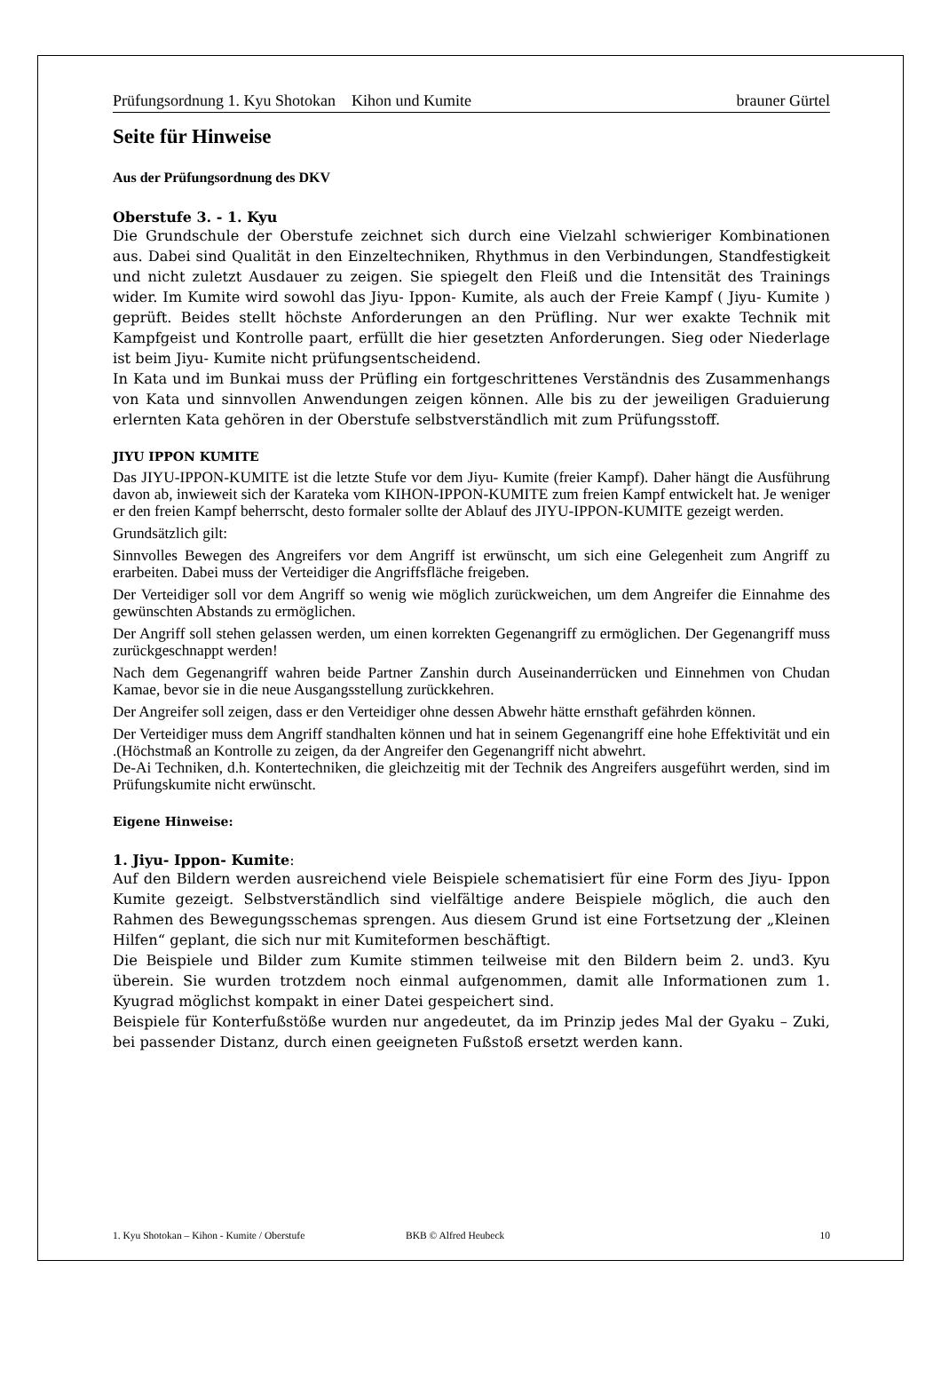Prüfungsordnung 1. Kyu Shotokan Kihon und Kumite brauner Gürtel
Seite für Hinweise
Aus der Prüfungsordnung des DKV
Oberstufe 3. - 1. Kyu
Die Grundschule der Oberstufe zeichnet sich durch eine Vielzahl schwieriger Kombinationen aus. Dabei sind Qualität in den Einzeltechniken, Rhythmus in den Verbindungen, Standfestigkeit und nicht zuletzt Ausdauer zu zeigen. Sie spiegelt den Fleiß und die Intensität des Trainings wider. Im Kumite wird sowohl das Jiyu- Ippon- Kumite, als auch der Freie Kampf ( Jiyu- Kumite ) geprüft. Beides stellt höchste Anforderungen an den Prüfling. Nur wer exakte Technik mit Kampfgeist und Kontrolle paart, erfüllt die hier gesetzten Anforderungen. Sieg oder Niederlage ist beim Jiyu- Kumite nicht prüfungsentscheidend.
In Kata und im Bunkai muss der Prüfling ein fortgeschrittenes Verständnis des Zusammenhangs von Kata und sinnvollen Anwendungen zeigen können. Alle bis zu der jeweiligen Graduierung erlernten Kata gehören in der Oberstufe selbstverständlich mit zum Prüfungsstoff.
JIYU IPPON KUMITE
Das JIYU-IPPON-KUMITE ist die letzte Stufe vor dem Jiyu- Kumite (freier Kampf). Daher hängt die Ausführung davon ab, inwieweit sich der Karateka vom KIHON-IPPON-KUMITE zum freien Kampf entwickelt hat. Je weniger er den freien Kampf beherrscht, desto formaler sollte der Ablauf des JIYU-IPPON-KUMITE gezeigt werden.
Grundsätzlich gilt:
Sinnvolles Bewegen des Angreifers vor dem Angriff ist erwünscht, um sich eine Gelegenheit zum Angriff zu erarbeiten. Dabei muss der Verteidiger die Angriffsfläche freigeben.
Der Verteidiger soll vor dem Angriff so wenig wie möglich zurückweichen, um dem Angreifer die Einnahme des gewünschten Abstands zu ermöglichen.
Der Angriff soll stehen gelassen werden, um einen korrekten Gegenangriff zu ermöglichen. Der Gegenangriff muss zurückgeschnappt werden!
Nach dem Gegenangriff wahren beide Partner Zanshin durch Auseinanderrücken und Einnehmen von Chudan Kamae, bevor sie in die neue Ausgangsstellung zurückkehren.
Der Angreifer soll zeigen, dass er den Verteidiger ohne dessen Abwehr hätte ernsthaft gefährden können.
Der Verteidiger muss dem Angriff standhalten können und hat in seinem Gegenangriff eine hohe Effektivität und ein .(Höchstmaß an Kontrolle zu zeigen, da der Angreifer den Gegenangriff nicht abwehrt.
De-Ai Techniken, d.h. Kontertechniken, die gleichzeitig mit der Technik des Angreifers ausgeführt werden, sind im Prüfungskumite nicht erwünscht.
Eigene Hinweise:
1. Jiyu- Ippon- Kumite:
Auf den Bildern werden ausreichend viele Beispiele schematisiert für eine Form des Jiyu- Ippon Kumite gezeigt. Selbstverständlich sind vielfältige andere Beispiele möglich, die auch den Rahmen des Bewegungsschemas sprengen. Aus diesem Grund ist eine Fortsetzung der „Kleinen Hilfen“ geplant, die sich nur mit Kumiteformen beschäftigt.
Die Beispiele und Bilder zum Kumite stimmen teilweise mit den Bildern beim 2. und3. Kyu überein. Sie wurden trotzdem noch einmal aufgenommen, damit alle Informationen zum 1. Kyugrad möglichst kompakt in einer Datei gespeichert sind.
Beispiele für Konterfußstöße wurden nur angedeutet, da im Prinzip jedes Mal der Gyaku – Zuki, bei passender Distanz, durch einen geeigneten Fußstoß ersetzt werden kann.
1. Kyu Shotokan – Kihon - Kumite / Oberstufe BKB © Alfred Heubeck 10